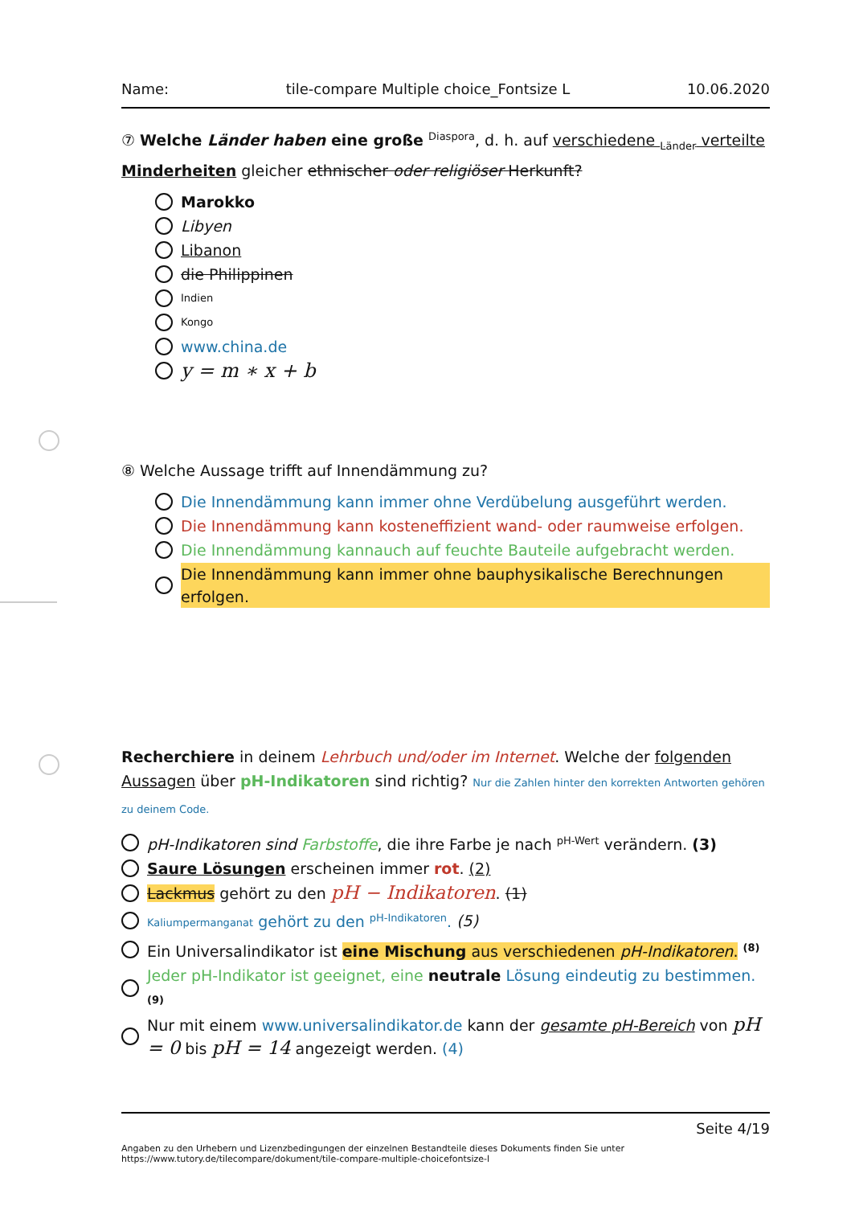Name: tile-compare Multiple choice_Fontsize L 10.06.2020
⑦ Welche Länder haben eine große <sup>Diaspora</sup>, d. h. auf verschiedene <sub>Länder</sub> verteilte Minderheiten gleicher ethnischer oder religiöser Herkunft?
Marokko
Libyen
Libanon
die Philippinen
Indien
Kongo
www.china.de
y = m ∗ x + b
⑧ Welche Aussage trifft auf Innendämmung zu?
Die Innendämmung kann immer ohne Verdübelung ausgeführt werden.
Die Innendämmung kann kosteneffizient wand- oder raumweise erfolgen.
Die Innendämmung kannauch auf feuchte Bauteile aufgebracht werden.
Die Innendämmung kann immer ohne bauphysikalische Berechnungen erfolgen.
Recherchiere in deinem Lehrbuch und/oder im Internet. Welche der folgenden Aussagen über pH-Indikatoren sind richtig? Nur die Zahlen hinter den korrekten Antworten gehören zu deinem Code.
pH-Indikatoren sind Farbstoffe, die ihre Farbe je nach <sup>pH-Wert</sup> verändern. (3)
Saure Lösungen erscheinen immer rot. (2)
Lackmus gehört zu den pH − Indikatoren. (1)
Kaliumpermanganat gehört zu den <sup>pH-Indikatoren</sup>. (5)
Ein Universalindikator ist eine Mischung aus verschiedenen pH-Indikatoren. <sup>(8)</sup>
Jeder pH-Indikator ist geeignet, eine neutrale Lösung eindeutig zu bestimmen. (9)
Nur mit einem www.universalindikator.de kann der gesamte pH-Bereich von pH = 0 bis pH = 14 angezeigt werden. (4)
Seite 4/19
Angaben zu den Urhebern und Lizenzbedingungen der einzelnen Bestandteile dieses Dokuments finden Sie unter
https://www.tutory.de/tilecompare/dokument/tile-compare-multiple-choicefontsize-l